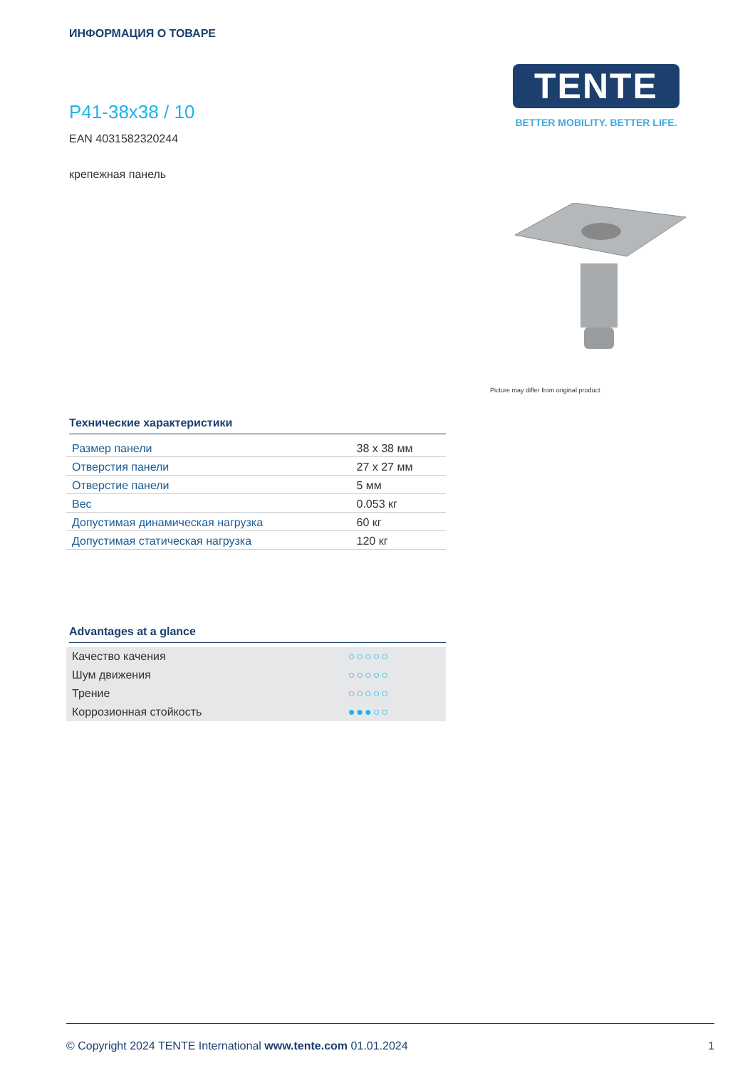ИНФОРМАЦИЯ О ТОВАРЕ
P41-38x38 / 10
EAN 4031582320244
крепежная панель
TENTE
BETTER MOBILITY. BETTER LIFE.
Picture may differ from original product
Технические характеристики
| Размер панели | 38 x 38 мм |
| Отверстия панели | 27 x 27 мм |
| Отверстие панели | 5 мм |
| Вес | 0.053 кг |
| Допустимая динамическая нагрузка | 60 кг |
| Допустимая статическая нагрузка | 120 кг |
Advantages at a glance
| Качество качения | ○○○○○ |
| Шум движения | ○○○○○ |
| Трение | ○○○○○ |
| Коррозионная стойкость | ●●●○○ |
© Copyright 2024 TENTE International www.tente.com 01.01.2024 1